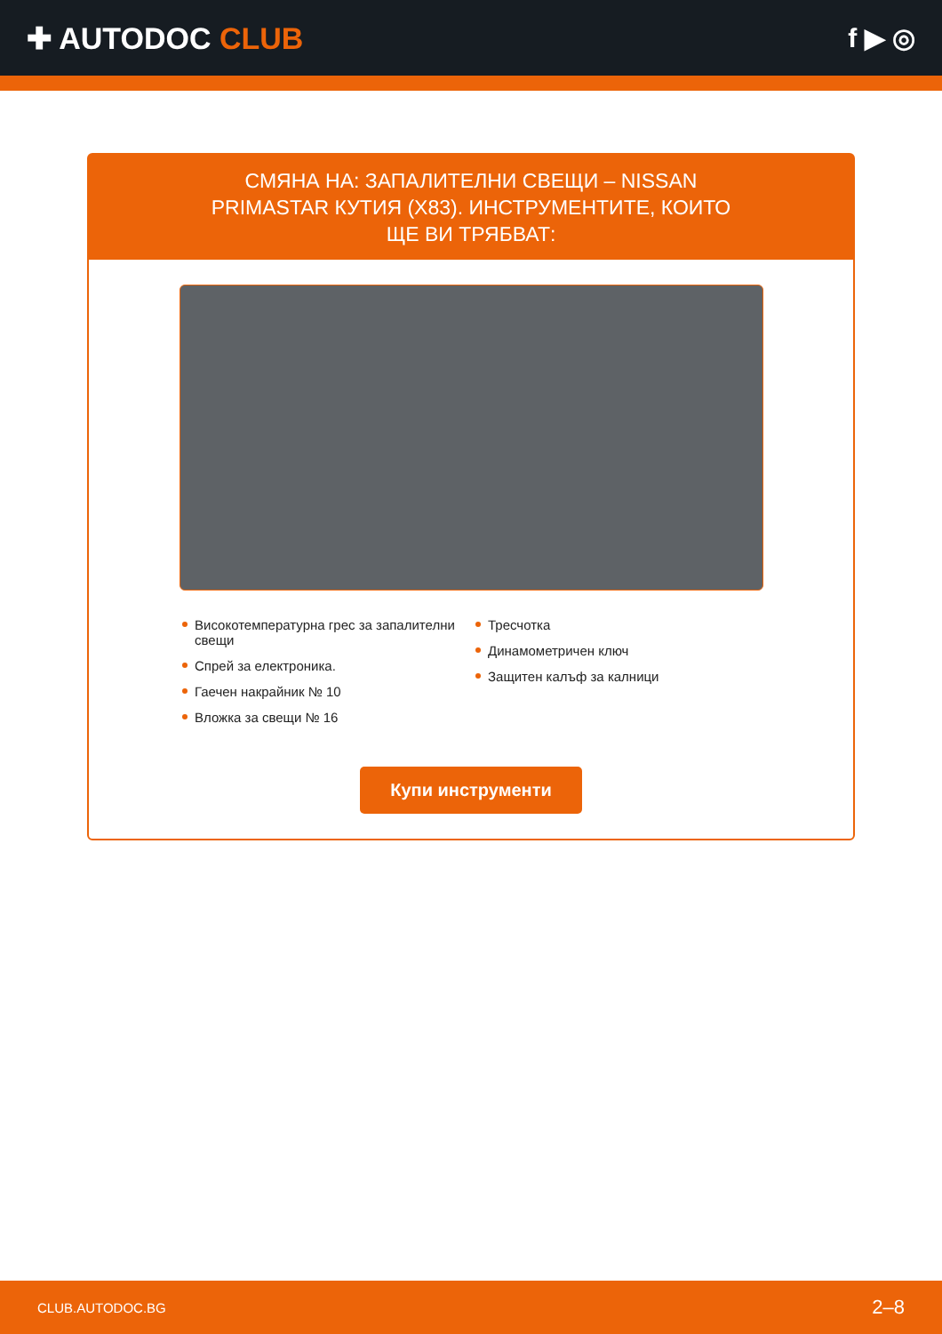✚ AUTODOC CLUB f ▶ ◎
СМЯНА НА: ЗАПАЛИТЕЛНИ СВЕЩИ – NISSAN PRIMASTAR КУТИЯ (X83). ИНСТРУМЕНТИТЕ, КОИТО ЩЕ ВИ ТРЯБВАТ:
Високотемпературна грес за запалителни свещи
Спрей за електроника.
Гаечен накрайник № 10
Вложка за свещи № 16
Тресчотка
Динамометричен ключ
Защитен калъф за калници
Купи инструменти
CLUB.AUTODOC.BG 2–8